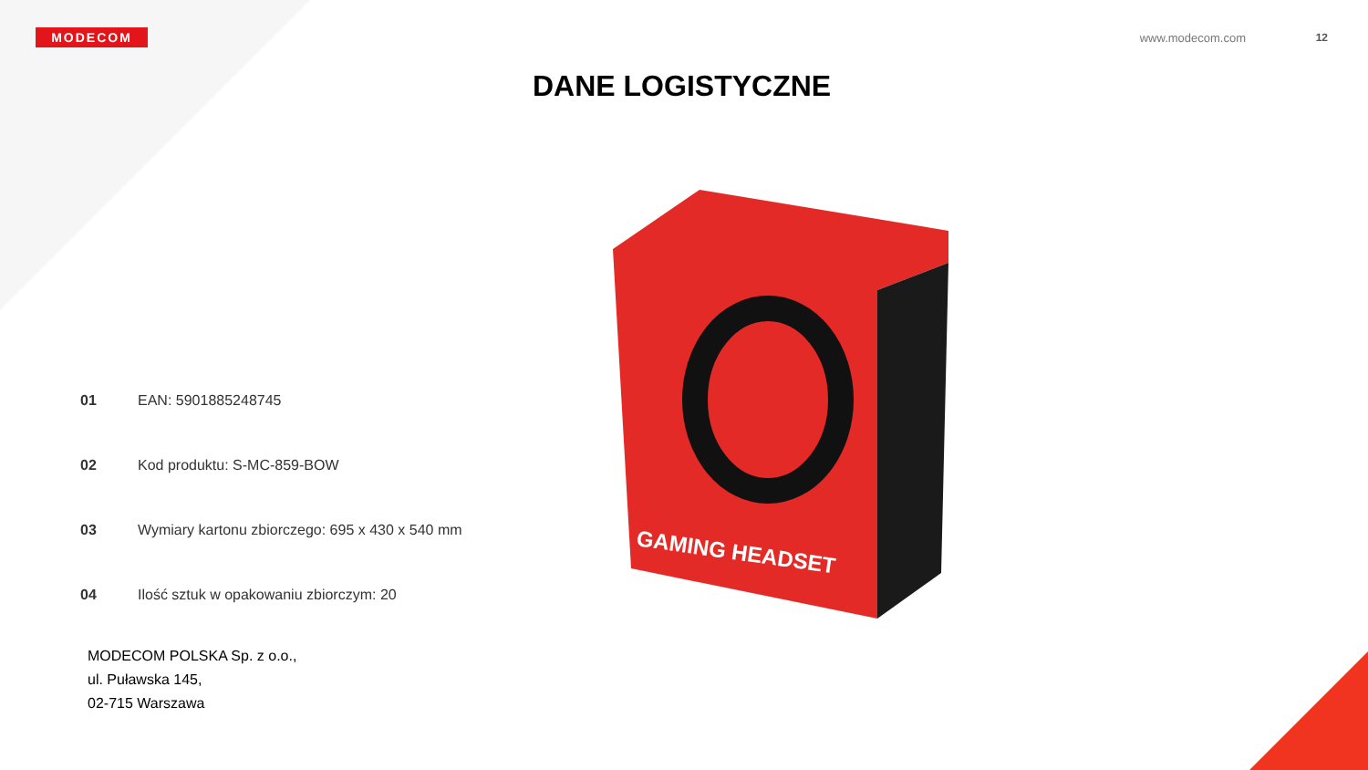MODECOM
www.modecom.com 12
DANE LOGISTYCZNE
GAMING HEADSET
01 EAN: 5901885248745
02 Kod produktu: S-MC-859-BOW
03 Wymiary kartonu zbiorczego: 695 x 430 x 540 mm
04 Ilość sztuk w opakowaniu zbiorczym: 20
MODECOM POLSKA Sp. z o.o.,
ul. Puławska 145,
02-715 Warszawa